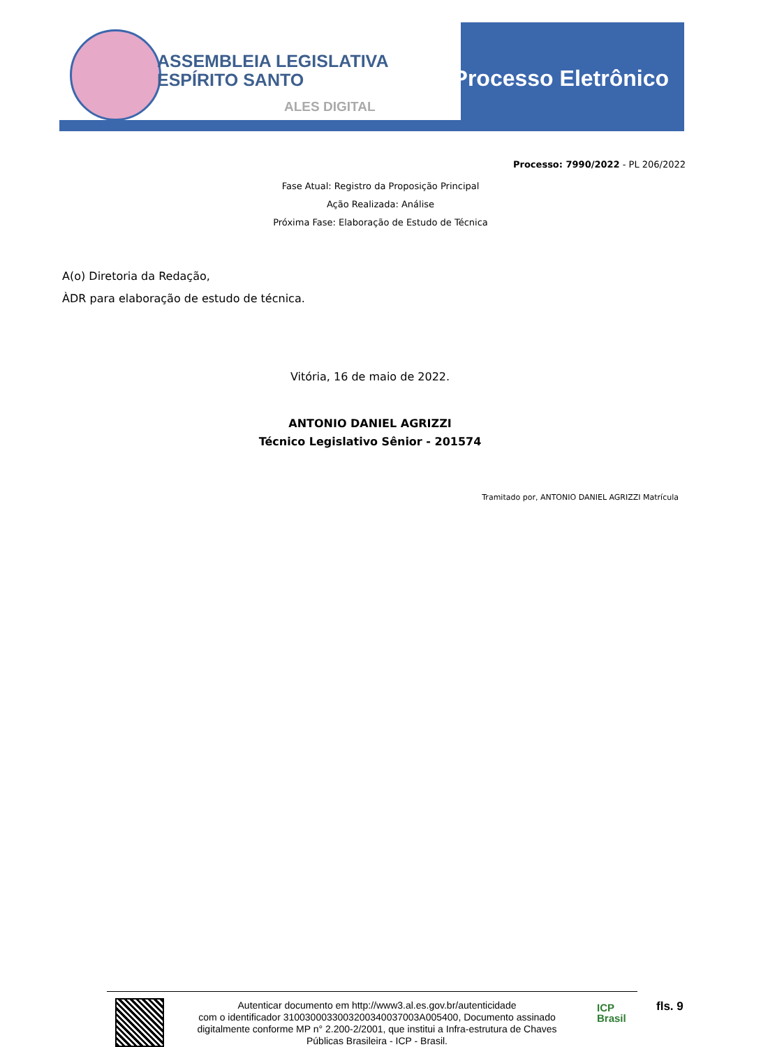ASSEMBLEIA LEGISLATIVA
ESPÍRITO SANTO
ALES DIGITAL
Processo Eletrônico
Processo: 7990/2022 - PL 206/2022
Fase Atual: Registro da Proposição Principal
Ação Realizada: Análise
Próxima Fase: Elaboração de Estudo de Técnica
A(o) Diretoria da Redação,
ÀDR para elaboração de estudo de técnica.
Vitória, 16 de maio de 2022.
ANTONIO DANIEL AGRIZZI
Técnico Legislativo Sênior - 201574
Tramitado por, ANTONIO DANIEL AGRIZZI Matrícula
Autenticar documento em http://www3.al.es.gov.br/autenticidade
com o identificador 3100300033003200340037003A005400, Documento assinado digitalmente conforme MP n° 2.200-2/2001, que institui a Infra-estrutura de Chaves Públicas Brasileira - ICP - Brasil.
ICP
Brasil
fls. 9